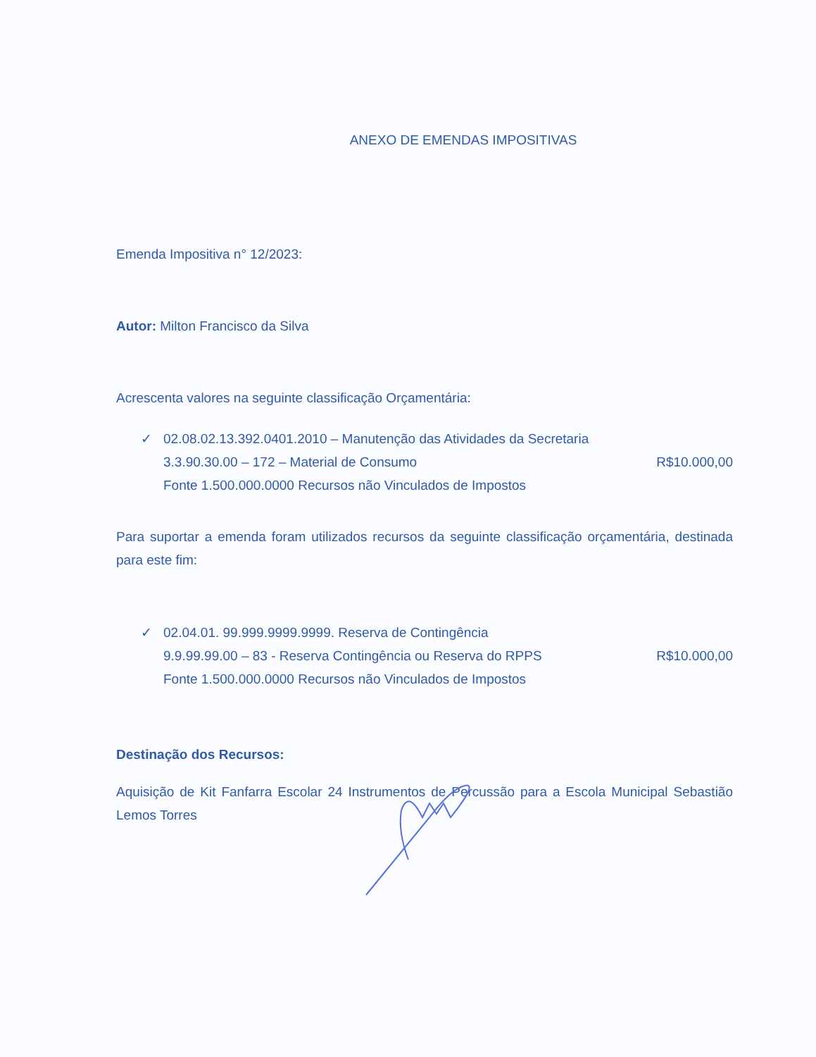ANEXO DE EMENDAS IMPOSITIVAS
Emenda Impositiva n° 12/2023:
Autor: Milton Francisco da Silva
Acrescenta valores na seguinte classificação Orçamentária:
✓ 02.08.02.13.392.0401.2010 – Manutenção das Atividades da Secretaria
3.3.90.30.00 – 172 – Material de Consumo R$10.000,00
Fonte 1.500.000.0000 Recursos não Vinculados de Impostos
Para suportar a emenda foram utilizados recursos da seguinte classificação orçamentária, destinada para este fim:
✓ 02.04.01. 99.999.9999.9999. Reserva de Contingência
9.9.99.99.00 – 83 - Reserva Contingência ou Reserva do RPPS R$10.000,00
Fonte 1.500.000.0000 Recursos não Vinculados de Impostos
Destinação dos Recursos:
Aquisição de Kit Fanfarra Escolar 24 Instrumentos de Percussão para a Escola Municipal Sebastião Lemos Torres